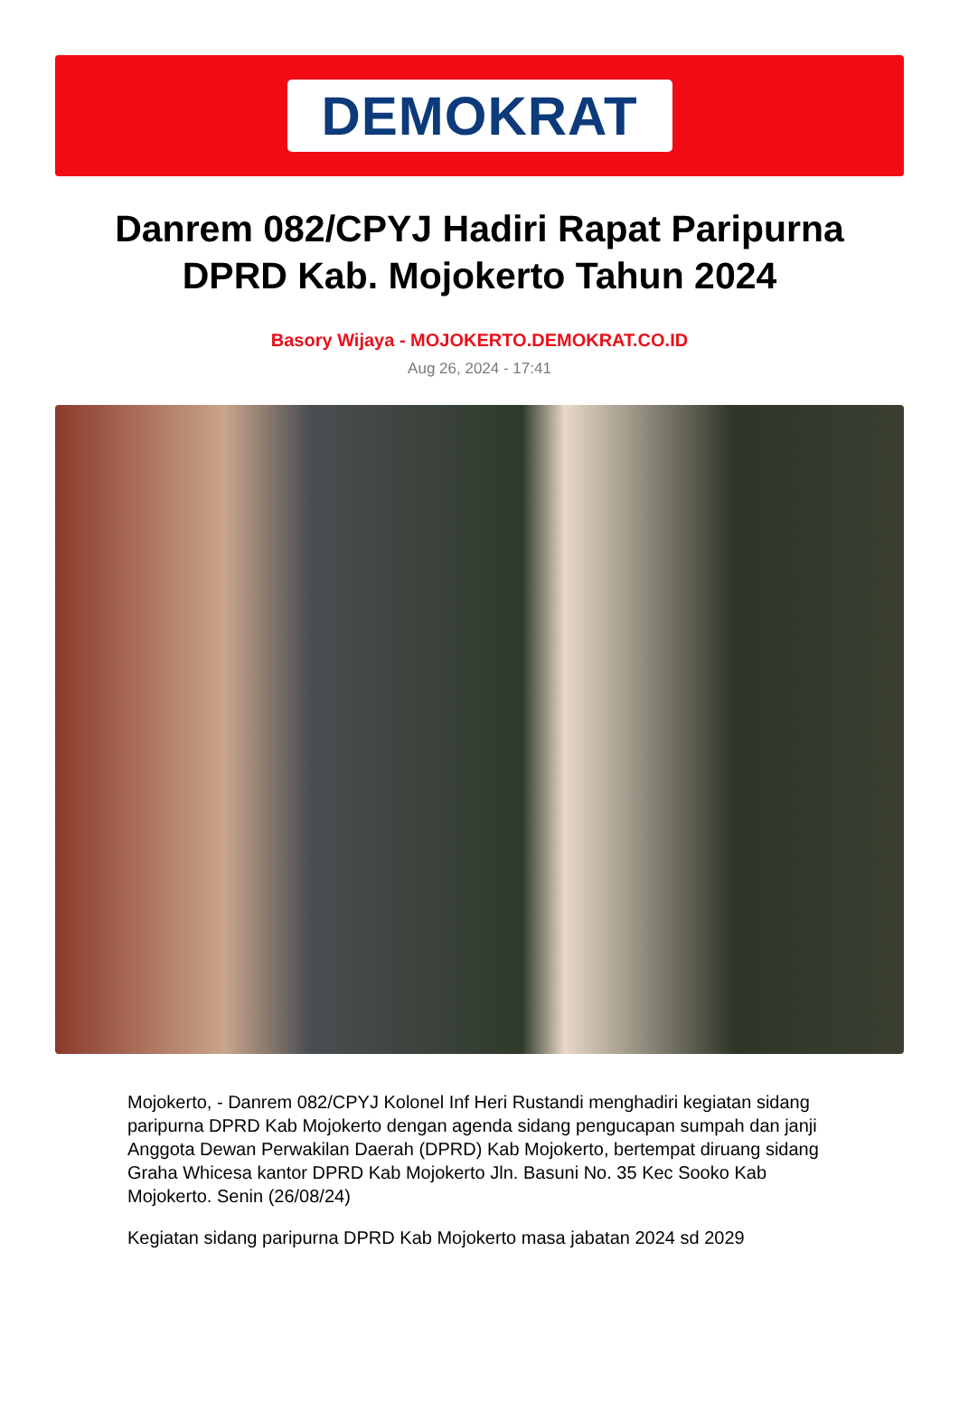DEMOKRAT
Danrem 082/CPYJ Hadiri Rapat Paripurna DPRD Kab. Mojokerto Tahun 2024
Basory Wijaya - MOJOKERTO.DEMOKRAT.CO.ID
Aug 26, 2024 - 17:41
Mojokerto, - Danrem 082/CPYJ Kolonel Inf Heri Rustandi menghadiri kegiatan sidang paripurna DPRD Kab Mojokerto dengan agenda sidang pengucapan sumpah dan janji Anggota Dewan Perwakilan Daerah (DPRD) Kab Mojokerto, bertempat diruang sidang Graha Whicesa kantor DPRD Kab Mojokerto Jln. Basuni No. 35 Kec Sooko Kab Mojokerto. Senin (26/08/24)
Kegiatan sidang paripurna DPRD Kab Mojokerto masa jabatan 2024 sd 2029